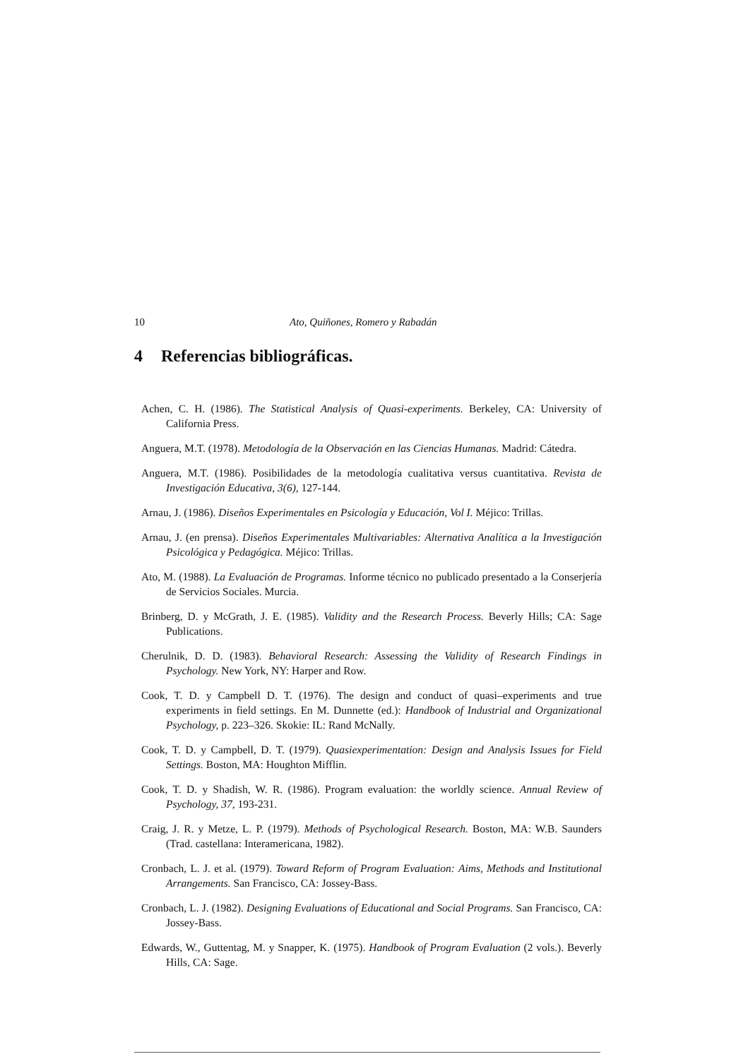10 Ato, Quiñones, Romero y Rabadán
4 Referencias bibliográficas.
Achen, C. H. (1986). The Statistical Analysis of Quasi-experiments. Berkeley, CA: University of California Press.
Anguera, M.T. (1978). Metodología de la Observación en las Ciencias Humanas. Madrid: Cátedra.
Anguera, M.T. (1986). Posibilidades de la metodología cualitativa versus cuantitativa. Revista de Investigación Educativa, 3(6), 127-144.
Arnau, J. (1986). Diseños Experimentales en Psicología y Educación, Vol I. Méjico: Trillas.
Arnau, J. (en prensa). Diseños Experimentales Multivariables: Alternativa Analítica a la Investigación Psicológica y Pedagógica. Méjico: Trillas.
Ato, M. (1988). La Evaluación de Programas. Informe técnico no publicado presentado a la Conserjería de Servicios Sociales. Murcia.
Brinberg, D. y McGrath, J. E. (1985). Validity and the Research Process. Beverly Hills; CA: Sage Publications.
Cherulnik, D. D. (1983). Behavioral Research: Assessing the Validity of Research Findings in Psychology. New York, NY: Harper and Row.
Cook, T. D. y Campbell D. T. (1976). The design and conduct of quasi–experiments and true experiments in field settings. En M. Dunnette (ed.): Handbook of Industrial and Organizational Psychology, p. 223–326. Skokie: IL: Rand McNally.
Cook, T. D. y Campbell, D. T. (1979). Quasiexperimentation: Design and Analysis Issues for Field Settings. Boston, MA: Houghton Mifflin.
Cook, T. D. y Shadish, W. R. (1986). Program evaluation: the worldly science. Annual Review of Psychology, 37, 193-231.
Craig, J. R. y Metze, L. P. (1979). Methods of Psychological Research. Boston, MA: W.B. Saunders (Trad. castellana: Interamericana, 1982).
Cronbach, L. J. et al. (1979). Toward Reform of Program Evaluation: Aims, Methods and Institutional Arrangements. San Francisco, CA: Jossey-Bass.
Cronbach, L. J. (1982). Designing Evaluations of Educational and Social Programs. San Francisco, CA: Jossey-Bass.
Edwards, W., Guttentag, M. y Snapper, K. (1975). Handbook of Program Evaluation (2 vols.). Beverly Hills, CA: Sage.